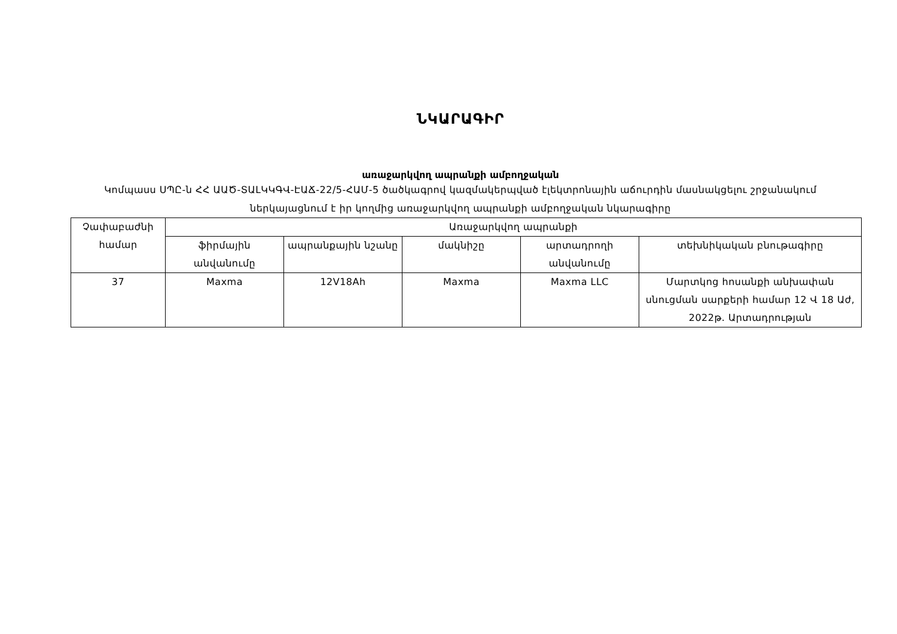ՆԿԱՐԱԳԻՐ
առաջարկվող ապրանքի ամբողջական
Կոմպասս ՍՊԸ-ն ՀՀ ԱԱԾ-ՏԱԼԿԿԳՎ-ԷԱՃ-22/5-ՀԱՄ-5 ծածկագրով կազմակերպված էլեկտրոնային աճուրդին մասնակցելու շրջանակում ներկայացնում է իր կողմից առաջարկվող ապրանքի ամբողջական նկարագիրը
| Չափաբաժնի համար | Առաջարկվող ապրանքի | | | | |
| --- | --- | --- | --- | --- | --- |
| | ֆիրմային անվանումը | ապրանքային նշանը | մակնիշը | արտադրողի անվանումը | տեխնիկական բնութագիրը |
| 37 | Maxma | 12V18Ah | Maxma | Maxma LLC | Մարտկոց հոսանքի անխափան սնուցման սարքերի համար 12 Վ 18 Աժ, 2022թ. Արտադրության |